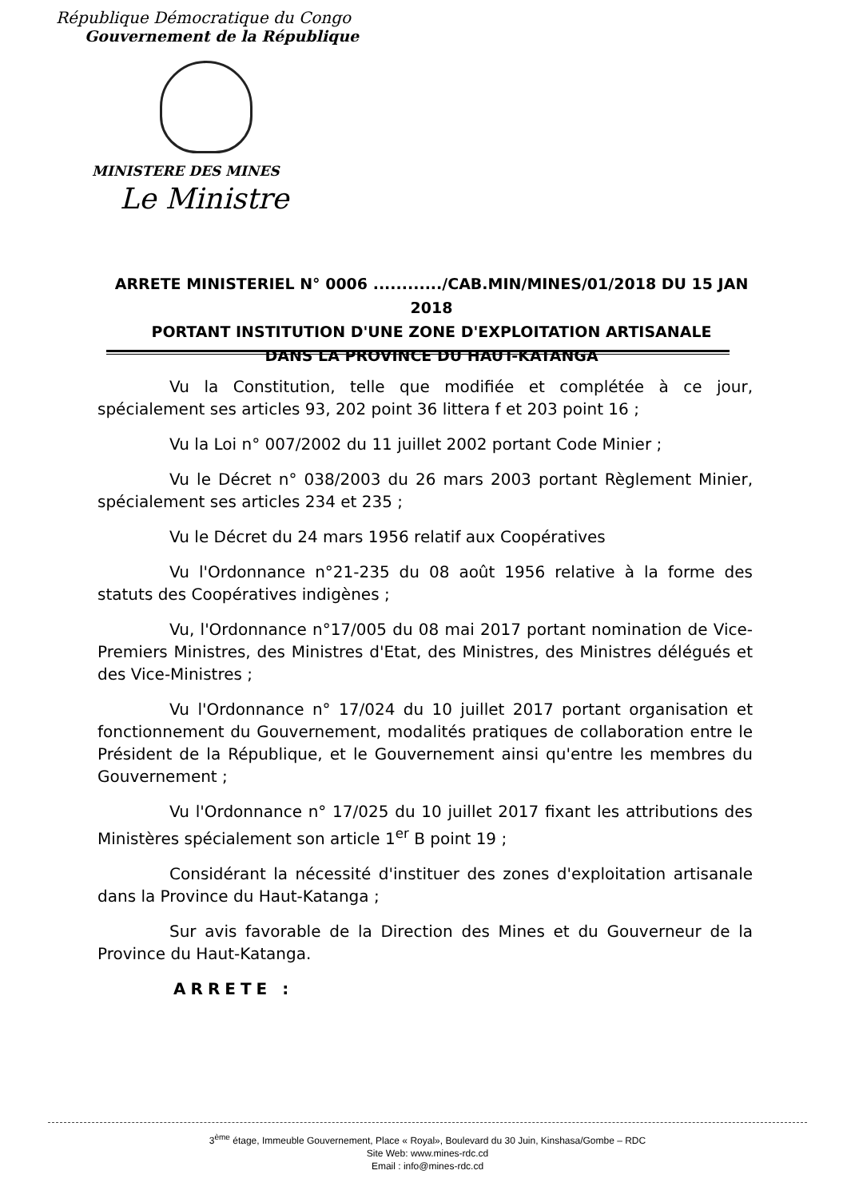République Démocratique du Congo
Gouvernement de la République
MINISTERE DES MINES
Le Ministre
ARRETE MINISTERIEL N° 0006 ............/CAB.MIN/MINES/01/2018 DU 15 JAN 2018
PORTANT INSTITUTION D'UNE ZONE D'EXPLOITATION ARTISANALE
DANS LA PROVINCE DU HAUT-KATANGA
Vu la Constitution, telle que modifiée et complétée à ce jour, spécialement ses articles 93, 202 point 36 littera f et 203 point 16 ;
Vu la Loi n° 007/2002 du 11 juillet 2002 portant Code Minier ;
Vu le Décret n° 038/2003 du 26 mars 2003 portant Règlement Minier, spécialement ses articles 234 et 235 ;
Vu le Décret du 24 mars 1956 relatif aux Coopératives
Vu l'Ordonnance n°21-235 du 08 août 1956 relative à la forme des statuts des Coopératives indigènes ;
Vu, l'Ordonnance n°17/005 du 08 mai 2017 portant nomination de Vice-Premiers Ministres, des Ministres d'Etat, des Ministres, des Ministres délégués et des Vice-Ministres ;
Vu l'Ordonnance n° 17/024 du 10 juillet 2017 portant organisation et fonctionnement du Gouvernement, modalités pratiques de collaboration entre le Président de la République, et le Gouvernement ainsi qu'entre les membres du Gouvernement ;
Vu l'Ordonnance n° 17/025 du 10 juillet 2017 fixant les attributions des Ministères spécialement son article 1<sup>er</sup> B point 19 ;
Considérant la nécessité d'instituer des zones d'exploitation artisanale dans la Province du Haut-Katanga ;
Sur avis favorable de la Direction des Mines et du Gouverneur de la Province du Haut-Katanga.
ARRETE :
3<sup>ème</sup> étage, Immeuble Gouvernement, Place « Royal», Boulevard du 30 Juin, Kinshasa/Gombe – RDC
Site Web: www.mines-rdc.cd
Email : info@mines-rdc.cd